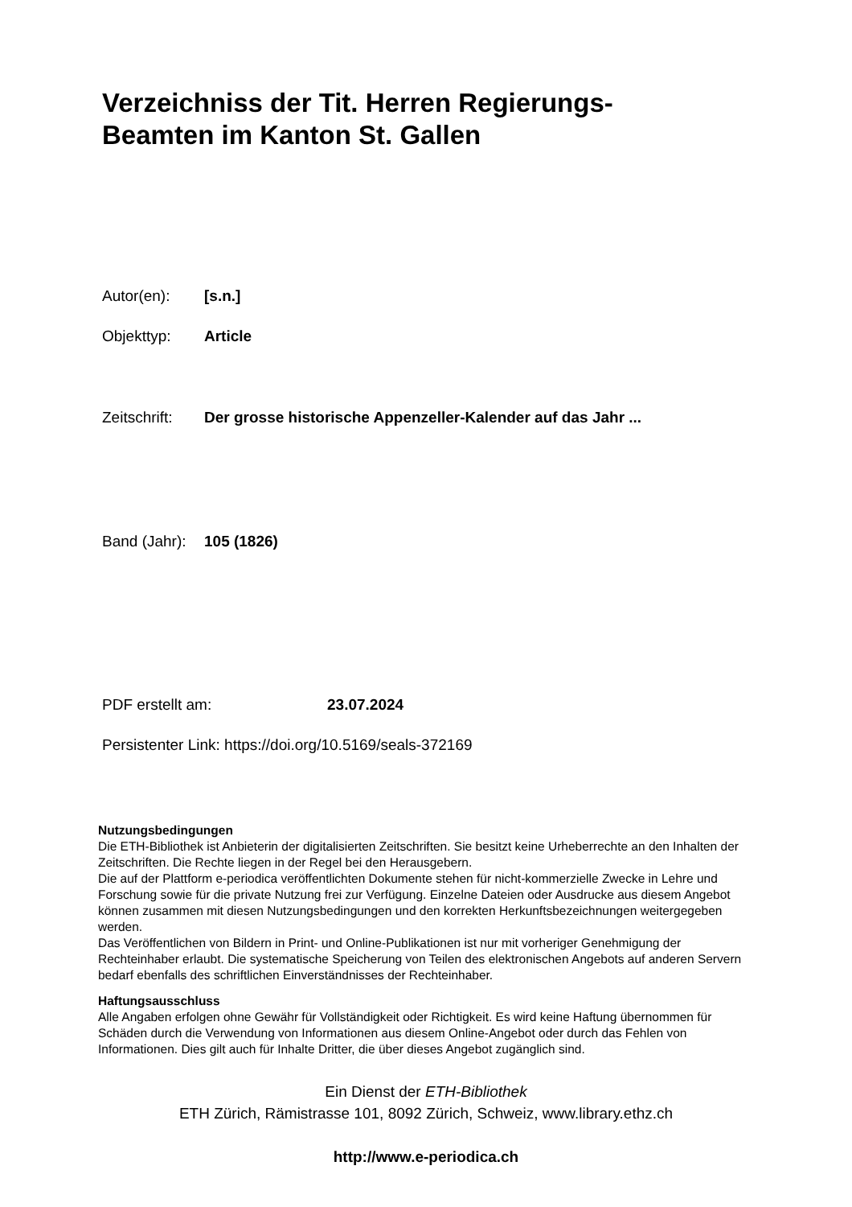Verzeichniss der Tit. Herren Regierungs-
Beamten im Kanton St. Gallen
Autor(en): [s.n.]
Objekttyp: Article
Zeitschrift: Der grosse historische Appenzeller-Kalender auf das Jahr ...
Band (Jahr): 105 (1826)
PDF erstellt am: 23.07.2024
Persistenter Link: https://doi.org/10.5169/seals-372169
Nutzungsbedingungen
Die ETH-Bibliothek ist Anbieterin der digitalisierten Zeitschriften. Sie besitzt keine Urheberrechte an den Inhalten der Zeitschriften. Die Rechte liegen in der Regel bei den Herausgebern.
Die auf der Plattform e-periodica veröffentlichten Dokumente stehen für nicht-kommerzielle Zwecke in Lehre und Forschung sowie für die private Nutzung frei zur Verfügung. Einzelne Dateien oder Ausdrucke aus diesem Angebot können zusammen mit diesen Nutzungsbedingungen und den korrekten Herkunftsbezeichnungen weitergegeben werden.
Das Veröffentlichen von Bildern in Print- und Online-Publikationen ist nur mit vorheriger Genehmigung der Rechteinhaber erlaubt. Die systematische Speicherung von Teilen des elektronischen Angebots auf anderen Servern bedarf ebenfalls des schriftlichen Einverständnisses der Rechteinhaber.
Haftungsausschluss
Alle Angaben erfolgen ohne Gewähr für Vollständigkeit oder Richtigkeit. Es wird keine Haftung übernommen für Schäden durch die Verwendung von Informationen aus diesem Online-Angebot oder durch das Fehlen von Informationen. Dies gilt auch für Inhalte Dritter, die über dieses Angebot zugänglich sind.
Ein Dienst der ETH-Bibliothek
ETH Zürich, Rämistrasse 101, 8092 Zürich, Schweiz, www.library.ethz.ch
http://www.e-periodica.ch